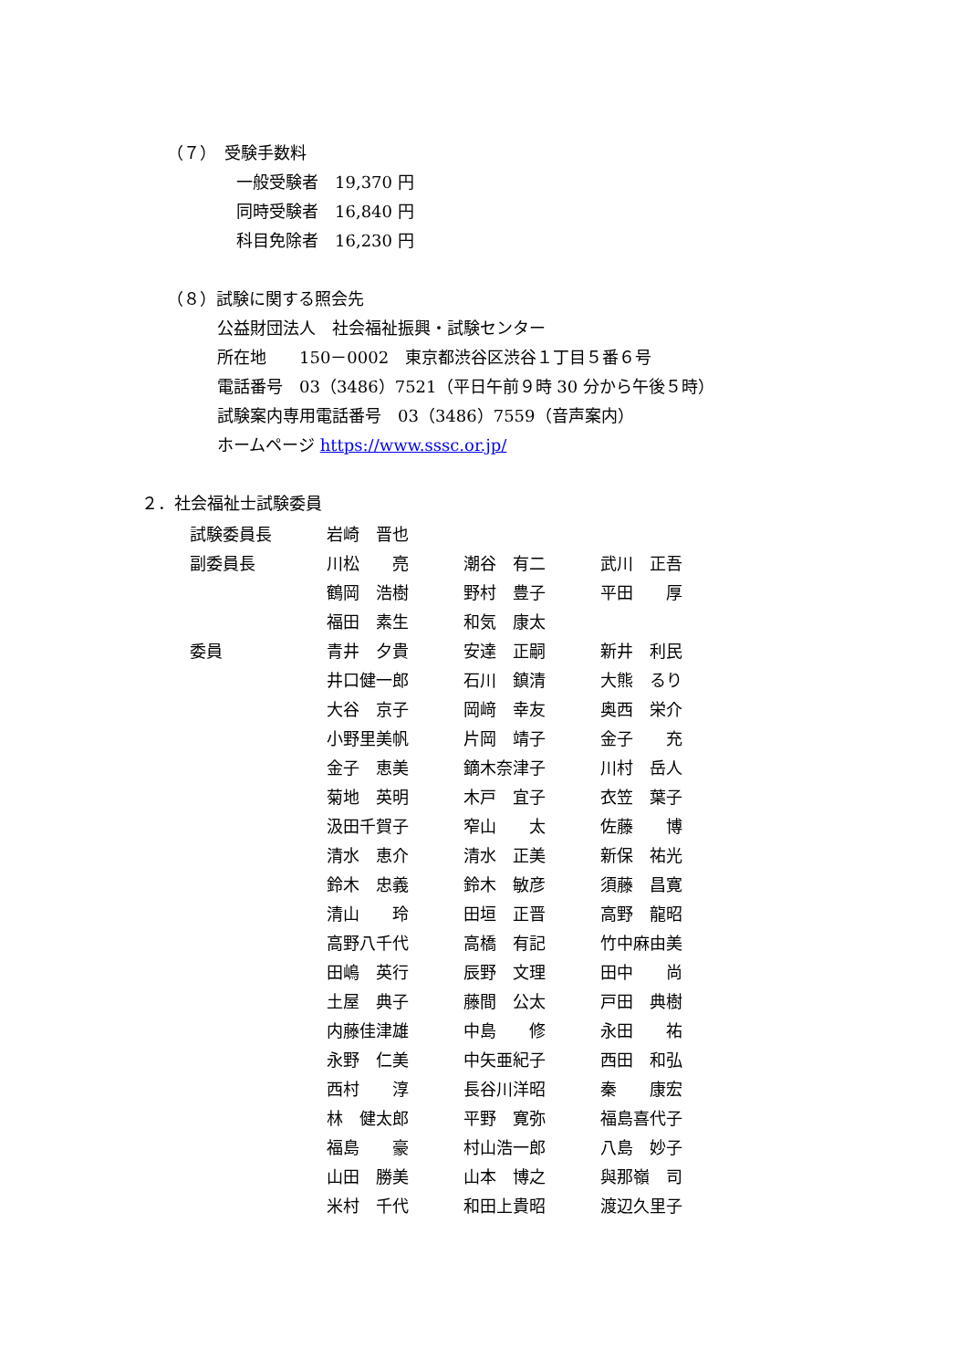（７）　受験手数料
一般受験者　19,370 円
同時受験者　16,840 円
科目免除者　16,230 円
（８）試験に関する照会先
公益財団法人　社会福祉振興・試験センター
所在地　　150－0002　東京都渋谷区渋谷１丁目５番６号
電話番号　03（3486）7521（平日午前９時 30 分から午後５時）
試験案内専用電話番号　03（3486）7559（音声案内）
ホームページ https://www.sssc.or.jp/
２．社会福祉士試験委員
| 試験委員長 | 岩崎 晋也 | | |
| 副委員長 | 川松 亮 | 潮谷 有二 | 武川 正吾 |
| | 鶴岡 浩樹 | 野村 豊子 | 平田 厚 |
| | 福田 素生 | 和気 康太 | |
| 委員 | 青井 夕貴 | 安達 正嗣 | 新井 利民 |
| | 井口健一郎 | 石川 鎮清 | 大熊 るり |
| | 大谷 京子 | 岡﨑 幸友 | 奥西 栄介 |
| | 小野里美帆 | 片岡 靖子 | 金子 充 |
| | 金子 恵美 | 鏑木奈津子 | 川村 岳人 |
| | 菊地 英明 | 木戸 宜子 | 衣笠 葉子 |
| | 汲田千賀子 | 窄山 太 | 佐藤 博 |
| | 清水 恵介 | 清水 正美 | 新保 祐光 |
| | 鈴木 忠義 | 鈴木 敏彦 | 須藤 昌寛 |
| | 清山 玲 | 田垣 正晋 | 高野 龍昭 |
| | 高野八千代 | 高橋 有記 | 竹中麻由美 |
| | 田嶋 英行 | 辰野 文理 | 田中 尚 |
| | 土屋 典子 | 藤間 公太 | 戸田 典樹 |
| | 内藤佳津雄 | 中島 修 | 永田 祐 |
| | 永野 仁美 | 中矢亜紀子 | 西田 和弘 |
| | 西村 淳 | 長谷川洋昭 | 秦 康宏 |
| | 林 健太郎 | 平野 寛弥 | 福島喜代子 |
| | 福島 豪 | 村山浩一郎 | 八島 妙子 |
| | 山田 勝美 | 山本 博之 | 與那嶺 司 |
| | 米村 千代 | 和田上貴昭 | 渡辺久里子 |